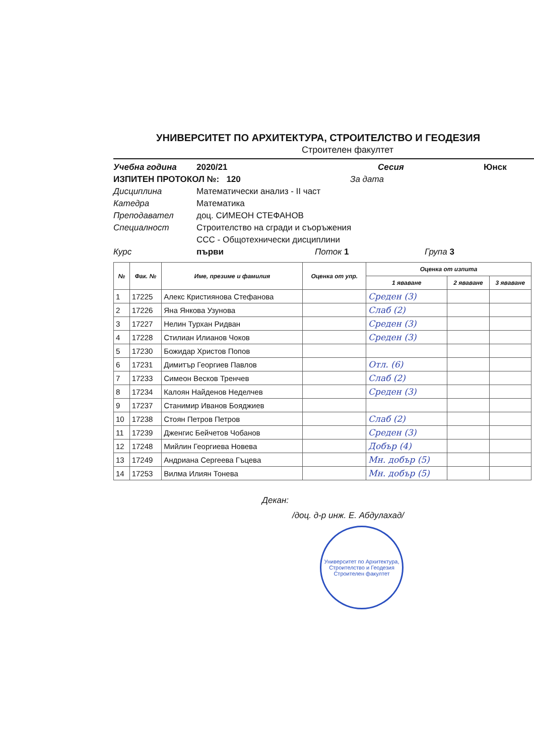УНИВЕРСИТЕТ ПО АРХИТЕКТУРА, СТРОИТЕЛСТВО И ГЕОДЕЗИЯ
Строителен факултет
Учебна година 2020/21 Сесия Юнск
ИЗПИТЕН ПРОТОКОЛ №: 120 За дата
Дисциплина Математически анализ - II част
Катедра Математика
Преподавател доц. СИМЕОН СТЕФАНОВ
Специалност Строителство на сгради и съоръжения
ССС - Общотехнически дисциплини
Курс първи Поток 1 Група 3
| № | Фак. № | Име, презиме и фамилия | Оценка от упр. | Оценка от изпита | | |
| --- | --- | --- | --- | --- | --- | --- |
| | | | | 1 яваване | 2 яваване | 3 яваване |
| 1 | 17225 | Алекс Кристиянова Стефанова | | Среден (3) | | |
| 2 | 17226 | Яна Янкова Узунова | | Слаб (2) | | |
| 3 | 17227 | Нелин Турхан Ридван | | Среден (3) | | |
| 4 | 17228 | Стилиан Илианов Чоков | | Среден (3) | | |
| 5 | 17230 | Божидар Христов Попов | | | | |
| 6 | 17231 | Димитър Георгиев Павлов | | Отл. (6) | | |
| 7 | 17233 | Симеон Весков Тренчев | | Слаб (2) | | |
| 8 | 17234 | Калоян Найденов Неделчев | | Среден (3) | | |
| 9 | 17237 | Станимир Иванов Бояджиев | | | | |
| 10 | 17238 | Стоян Петров Петров | | Слаб (2) | | |
| 11 | 17239 | Дженгис Бейчетов Чобанов | | Среден (3) | | |
| 12 | 17248 | Мийлин Георгиева Новева | | Добър (4) | | |
| 13 | 17249 | Андриана Сергеева Гъцева | | Мн. добър (5) | | |
| 14 | 17253 | Вилма Илиян Тонева | | Мн. добър (5) | | |
Декан:
/доц. д-р инж. Е. Абдулахад/
Университет по Архитектура, Строителство и Геодезия
Строителен факултет